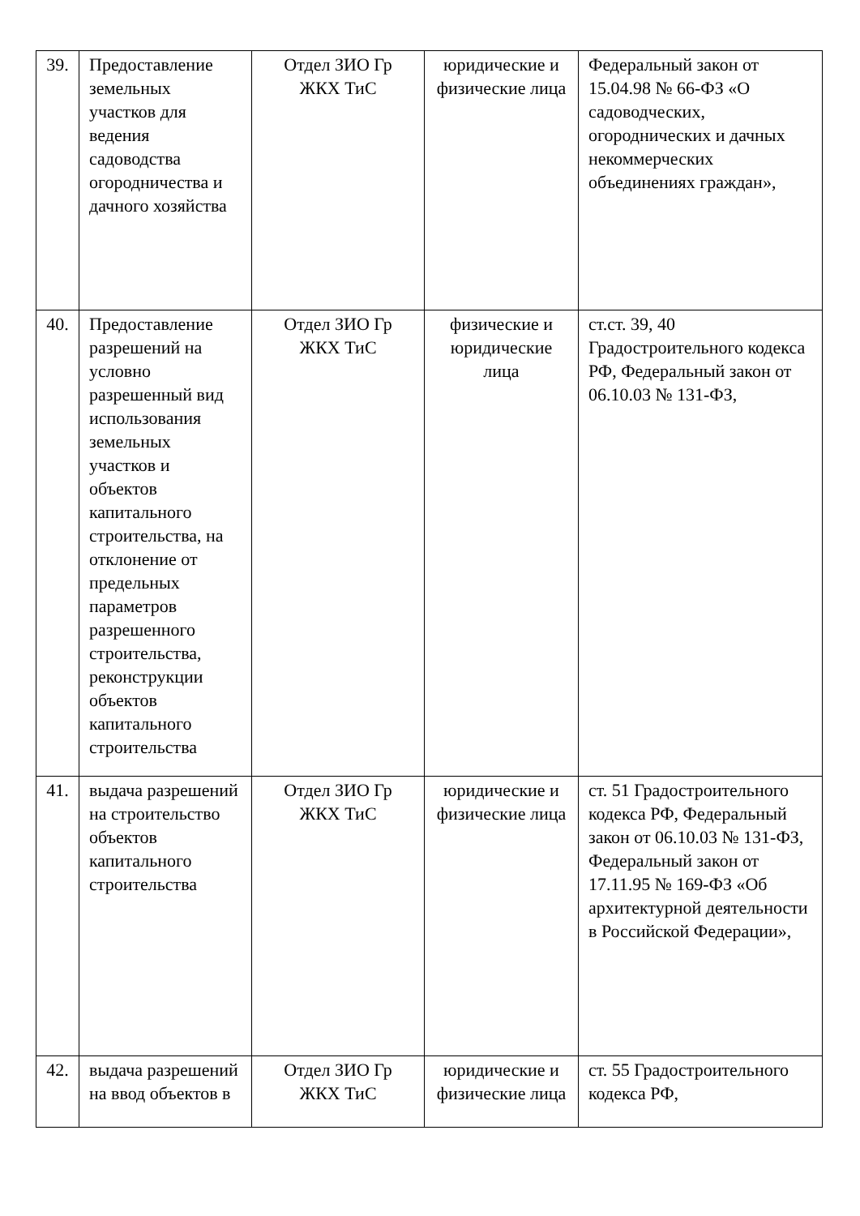| 39. | Предоставление земельных участков для ведения садоводства огородничества и дачного хозяйства | Отдел ЗИО Гр ЖКХ ТиС | юридические и физические лица | Федеральный закон от 15.04.98 № 66-ФЗ «О садоводческих, огороднических и дачных некоммерческих объединениях граждан», |
| 40. | Предоставление разрешений на условно разрешенный вид использования земельных участков и объектов капитального строительства, на отклонение от предельных параметров разрешенного строительства, реконструкции объектов капитального строительства | Отдел ЗИО Гр ЖКХ ТиС | физические и юридические лица | ст.ст. 39, 40 Градостроительного кодекса РФ, Федеральный закон от 06.10.03 № 131-ФЗ, |
| 41. | выдача разрешений на строительство объектов капитального строительства | Отдел ЗИО Гр ЖКХ ТиС | юридические и физические лица | ст. 51 Градостроительного кодекса РФ, Федеральный закон от 06.10.03 № 131-ФЗ, Федеральный закон от 17.11.95 № 169-ФЗ «Об архитектурной деятельности в Российской Федерации», |
| 42. | выдача разрешений на ввод объектов в | Отдел ЗИО Гр ЖКХ ТиС | юридические и физические лица | ст. 55 Градостроительного кодекса РФ, |